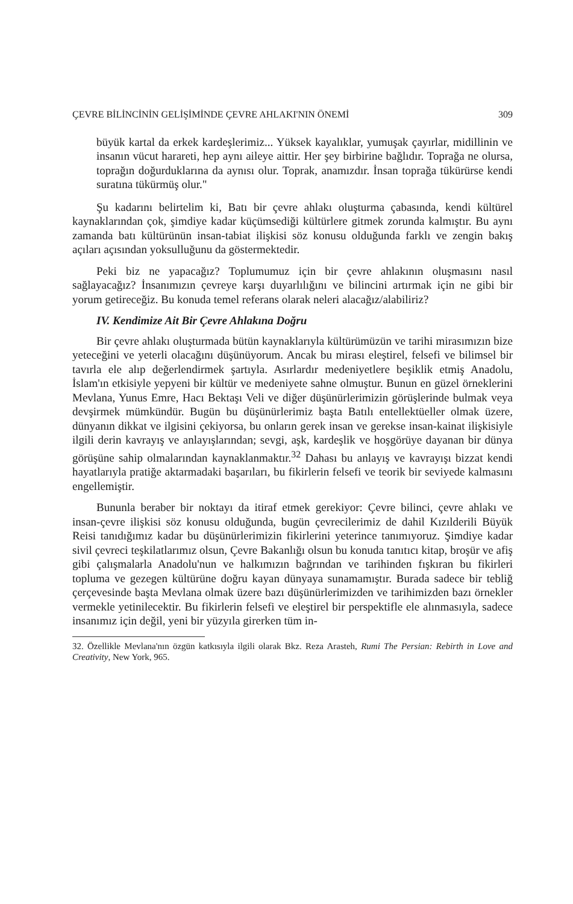ÇEVRE BİLİNCİNİN GELİŞİMİNDE ÇEVRE AHLAKI'NIN ÖNEMİ 309
büyük kartal da erkek kardeşlerimiz... Yüksek kayalıklar, yumuşak çayırlar, midillinin ve insanın vücut harareti, hep aynı aileye aittir. Her şey birbirine bağlıdır. Toprağa ne olursa, toprağın doğurduklarına da aynısı olur. Toprak, anamızdır. İnsan toprağa tükürürse kendi suratına tükürmüş olur."
Şu kadarını belirtelim ki, Batı bir çevre ahlakı oluşturma çabasında, kendi kültürel kaynaklarından çok, şimdiye kadar küçümsediği kültürlere gitmek zorunda kalmıştır. Bu aynı zamanda batı kültürünün insan-tabiat ilişkisi söz konusu olduğunda farklı ve zengin bakış açıları açısından yoksulluğunu da göstermektedir.
Peki biz ne yapacağız? Toplumumuz için bir çevre ahlakının oluşmasını nasıl sağlayacağız? İnsanımızın çevreye karşı duyarlılığını ve bilincini artırmak için ne gibi bir yorum getireceğiz. Bu konuda temel referans olarak neleri alacağız/alabiliriz?
IV. Kendimize Ait Bir Çevre Ahlakına Doğru
Bir çevre ahlakı oluşturmada bütün kaynaklarıyla kültürümüzün ve tarihi mirasımızın bize yeteceğini ve yeterli olacağını düşünüyorum. Ancak bu mirası eleştirel, felsefi ve bilimsel bir tavırla ele alıp değerlendirmek şartıyla. Asırlardır medeniyetlere beşiklik etmiş Anadolu, İslam'ın etkisiyle yepyeni bir kültür ve medeniyete sahne olmuştur. Bunun en güzel örneklerini Mevlana, Yunus Emre, Hacı Bektaşı Veli ve diğer düşünürlerimizin görüşlerinde bulmak veya devşirmek mümkündür. Bugün bu düşünürlerimiz başta Batılı entellektüeller olmak üzere, dünyanın dikkat ve ilgisini çekiyorsa, bu onların gerek insan ve gerekse insan-kainat ilişkisiyle ilgili derin kavrayış ve anlayışlarından; sevgi, aşk, kardeşlik ve hoşgörüye dayanan bir dünya görüşüne sahip olmalarından kaynaklanmaktır.<sup>32</sup> Dahası bu anlayış ve kavrayışı bizzat kendi hayatlarıyla pratiğe aktarmadaki başarıları, bu fikirlerin felsefi ve teorik bir seviyede kalmasını engellemiştir.
Bununla beraber bir noktayı da itiraf etmek gerekiyor: Çevre bilinci, çevre ahlakı ve insan-çevre ilişkisi söz konusu olduğunda, bugün çevrecilerimiz de dahil Kızılderili Büyük Reisi tanıdığımız kadar bu düşünürlerimizin fikirlerini yeterince tanımıyoruz. Şimdiye kadar sivil çevreci teşkilatlarımız olsun, Çevre Bakanlığı olsun bu konuda tanıtıcı kitap, broşür ve afiş gibi çalışmalarla Anadolu'nun ve halkımızın bağrından ve tarihinden fışkıran bu fikirleri topluma ve gezegen kültürüne doğru kayan dünyaya sunamamıştır. Burada sadece bir tebliğ çerçevesinde başta Mevlana olmak üzere bazı düşünürlerimizden ve tarihimizden bazı örnekler vermekle yetinilecektir. Bu fikirlerin felsefi ve eleştirel bir perspektifle ele alınmasıyla, sadece insanımız için değil, yeni bir yüzyıla girerken tüm in-
32. Özellikle Mevlana'nın özgün katkısıyla ilgili olarak Bkz. Reza Arasteh, Rumi The Persian: Rebirth in Love and Creativity, New York, 965.